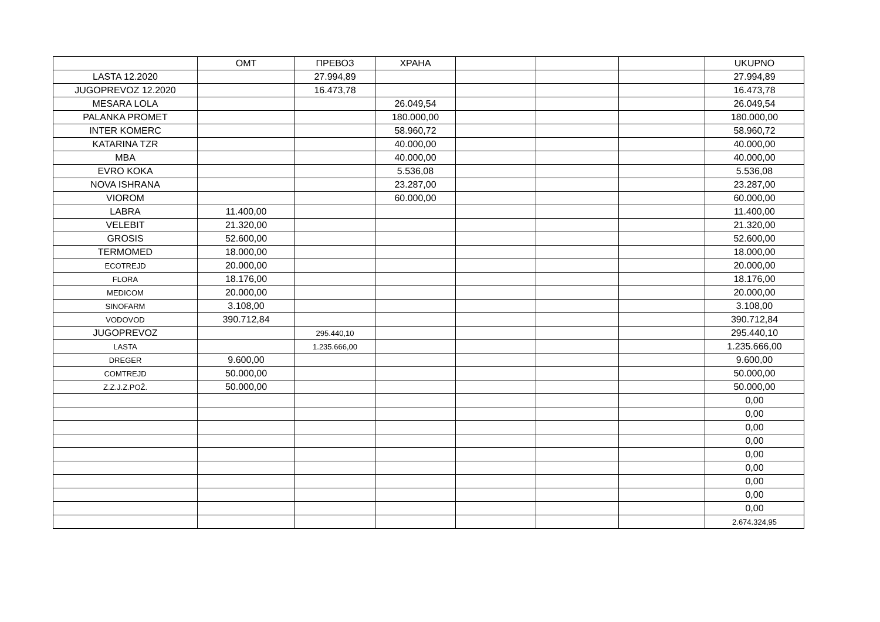| | OMT | ПРЕВОЗ | ХРАНА | | | | UKUPNO |
| --- | --- | --- | --- | --- | --- | --- | --- |
| LASTA 12.2020 | | 27.994,89 | | | | | 27.994,89 |
| JUGOPREVOZ 12.2020 | | 16.473,78 | | | | | 16.473,78 |
| MESARA LOLA | | | 26.049,54 | | | | 26.049,54 |
| PALANKA PROMET | | | 180.000,00 | | | | 180.000,00 |
| INTER KOMERC | | | 58.960,72 | | | | 58.960,72 |
| KATARINA TZR | | | 40.000,00 | | | | 40.000,00 |
| MBA | | | 40.000,00 | | | | 40.000,00 |
| EVRO KOKA | | | 5.536,08 | | | | 5.536,08 |
| NOVA ISHRANA | | | 23.287,00 | | | | 23.287,00 |
| VIOROM | | | 60.000,00 | | | | 60.000,00 |
| LABRA | 11.400,00 | | | | | | 11.400,00 |
| VELEBIT | 21.320,00 | | | | | | 21.320,00 |
| GROSIS | 52.600,00 | | | | | | 52.600,00 |
| TERMOMED | 18.000,00 | | | | | | 18.000,00 |
| ECOTREJD | 20.000,00 | | | | | | 20.000,00 |
| FLORA | 18.176,00 | | | | | | 18.176,00 |
| MEDICOM | 20.000,00 | | | | | | 20.000,00 |
| SINOFARM | 3.108,00 | | | | | | 3.108,00 |
| VODOVOD | 390.712,84 | | | | | | 390.712,84 |
| JUGOPREVOZ | | 295.440,10 | | | | | 295.440,10 |
| LASTA | | 1.235.666,00 | | | | | 1.235.666,00 |
| DREGER | 9.600,00 | | | | | | 9.600,00 |
| COMTREJD | 50.000,00 | | | | | | 50.000,00 |
| Z.Z.J.Z.POŽ. | 50.000,00 | | | | | | 50.000,00 |
| | | | | | | | 0,00 |
| | | | | | | | 0,00 |
| | | | | | | | 0,00 |
| | | | | | | | 0,00 |
| | | | | | | | 0,00 |
| | | | | | | | 0,00 |
| | | | | | | | 0,00 |
| | | | | | | | 0,00 |
| | | | | | | | 0,00 |
| | | | | | | | 2.674.324,95 |